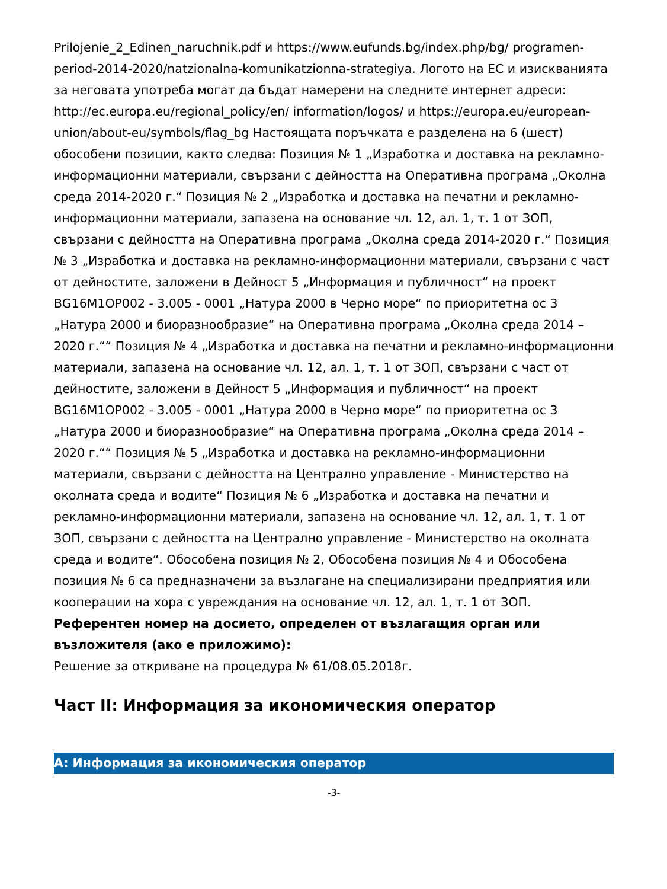Prilojenie_2_Edinen_naruchnik.pdf и https://www.eufunds.bg/index.php/bg/ programen-period-2014-2020/natzionalna-komunikatzionna-strategiya. Логото на ЕС и изискванията за неговата употреба могат да бъдат намерени на следните интернет адреси: http://ec.europa.eu/regional_policy/en/ information/logos/ и https://europa.eu/european-union/about-eu/symbols/flag_bg Настоящата поръчката е разделена на 6 (шест) обособени позиции, както следва: Позиция № 1 „Изработка и доставка на рекламно-информационни материали, свързани с дейността на Оперативна програма „Околна среда 2014-2020 г.“ Позиция № 2 „Изработка и доставка на печатни и рекламно-информационни материали, запазена на основание чл. 12, ал. 1, т. 1 от ЗОП, свързани с дейността на Оперативна програма „Околна среда 2014-2020 г.“ Позиция № 3 „Изработка и доставка на рекламно-информационни материали, свързани с част от дейностите, заложени в Дейност 5 „Информация и публичност“ на проект BG16M1OP002 - 3.005 - 0001 „Натура 2000 в Черно море“ по приоритетна ос 3 „Натура 2000 и биоразнообразие“ на Оперативна програма „Околна среда 2014 – 2020 г.““ Позиция № 4 „Изработка и доставка на печатни и рекламно-информационни материали, запазена на основание чл. 12, ал. 1, т. 1 от ЗОП, свързани с част от дейностите, заложени в Дейност 5 „Информация и публичност“ на проект BG16M1OP002 - 3.005 - 0001 „Натура 2000 в Черно море“ по приоритетна ос 3 „Натура 2000 и биоразнообразие“ на Оперативна програма „Околна среда 2014 – 2020 г.““ Позиция № 5 „Изработка и доставка на рекламно-информационни материали, свързани с дейността на Централно управление - Министерство на околната среда и водите“ Позиция № 6 „Изработка и доставка на печатни и рекламно-информационни материали, запазена на основание чл. 12, ал. 1, т. 1 от ЗОП, свързани с дейността на Централно управление - Министерство на околната среда и водите“. Обособена позиция № 2, Обособена позиция № 4 и Обособена позиция № 6 са предназначени за възлагане на специализирани предприятия или кооперации на хора с увреждания на основание чл. 12, ал. 1, т. 1 от ЗОП.
Референтен номер на досието, определен от възлагащия орган или възложителя (ако е приложимо):
Решение за откриване на процедура № 61/08.05.2018г.
Част II: Информация за икономическия оператор
A: Информация за икономическия оператор
-3-